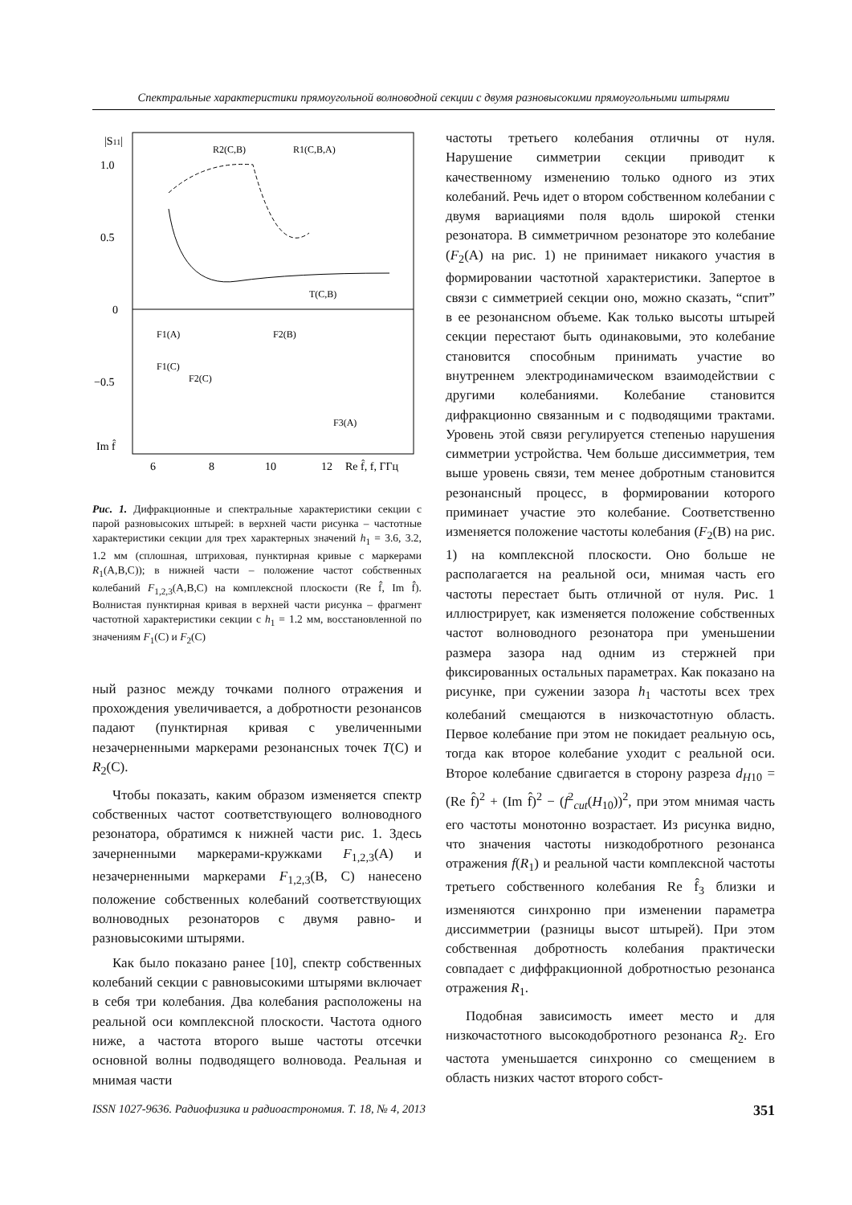Спектральные характеристики прямоугольной волноводной секции с двумя разновысокими прямоугольными штырями
|S11|
1.0
0.5
0
−0.5
Im f̂
6
8
10
12
Re f̂, f, ГГц
R2(C,B)
R1(C,B,A)
T(C,B)
F1(A)
F2(B)
F1(C)
F2(C)
F3(A)
Рис. 1. Дифракционные и спектральные характеристики секции с парой разновысоких штырей: в верхней части рисунка – частотные характеристики секции для трех характерных значений h<sub>1</sub> = 3.6, 3.2, 1.2 мм (сплошная, штриховая, пунктирная кривые с маркерами R<sub>1</sub>(A,B,C)); в нижней части – положение частот собственных колебаний F<sub>1,2,3</sub>(A,B,C) на комплексной плоскости (Re f̂, Im f̂). Волнистая пунктирная кривая в верхней части рисунка – фрагмент частотной характеристики секции с h<sub>1</sub> = 1.2 мм, восстановленной по значениям F<sub>1</sub>(C) и F<sub>2</sub>(C)
ный разнос между точками полного отражения и прохождения увеличивается, а добротности резонансов падают (пунктирная кривая с увеличенными незачерненными маркерами резонансных точек T(C) и R<sub>2</sub>(C).
Чтобы показать, каким образом изменяется спектр собственных частот соответствующего волноводного резонатора, обратимся к нижней части рис. 1. Здесь зачерненными маркерами-кружками F<sub>1,2,3</sub>(A) и незачерненными маркерами F<sub>1,2,3</sub>(B, C) нанесено положение собственных колебаний соответствующих волноводных резонаторов с двумя равно- и разновысокими штырями.
Как было показано ранее [10], спектр собственных колебаний секции с равновысокими штырями включает в себя три колебания. Два колебания расположены на реальной оси комплексной плоскости. Частота одного ниже, а частота второго выше частоты отсечки основной волны подводящего волновода. Реальная и мнимая части
частоты третьего колебания отличны от нуля. Нарушение симметрии секции приводит к качественному изменению только одного из этих колебаний. Речь идет о втором собственном колебании с двумя вариациями поля вдоль широкой стенки резонатора. В симметричном резонаторе это колебание (F<sub>2</sub>(A) на рис. 1) не принимает никакого участия в формировании частотной характеристики. Запертое в связи с симметрией секции оно, можно сказать, “спит” в ее резонансном объеме. Как только высоты штырей секции перестают быть одинаковыми, это колебание становится способным принимать участие во внутреннем электродинамическом взаимодействии с другими колебаниями. Колебание становится дифракционно связанным и с подводящими трактами. Уровень этой связи регулируется степенью нарушения симметрии устройства. Чем больше диссимметрия, тем выше уровень связи, тем менее добротным становится резонансный процесс, в формировании которого приминает участие это колебание. Соответственно изменяется положение частоты колебания (F<sub>2</sub>(B) на рис. 1) на комплексной плоскости. Оно больше не располагается на реальной оси, мнимая часть его частоты перестает быть отличной от нуля. Рис. 1 иллюстрирует, как изменяется положение собственных частот волноводного резонатора при уменьшении размера зазора над одним из стержней при фиксированных остальных параметрах. Как показано на рисунке, при сужении зазора h<sub>1</sub> частоты всех трех колебаний смещаются в низкочастотную область. Первое колебание при этом не покидает реальную ось, тогда как второе колебание уходит с реальной оси. Второе колебание сдвигается в сторону разреза d<sub>H10</sub> = (Re f̂)<sup>2</sup> + (Im f̂)<sup>2</sup> − (f<sup>2</sup><sub>cut</sub>(H<sub>10</sub>))<sup>2</sup>, при этом мнимая часть его частоты монотонно возрастает. Из рисунка видно, что значения частоты низкодобротного резонанса отражения f(R<sub>1</sub>) и реальной части комплексной частоты третьего собственного колебания Re f̂<sub>3</sub> близки и изменяются синхронно при изменении параметра диссимметрии (разницы высот штырей). При этом собственная добротность колебания практически совпадает с диффракционной добротностью резонанса отражения R<sub>1</sub>.
Подобная зависимость имеет место и для низкочастотного высокодобротного резонанса R<sub>2</sub>. Его частота уменьшается синхронно со смещением в область низких частот второго собст-
ISSN 1027-9636. Радиофизика и радиоастрономия. Т. 18, № 4, 2013 351